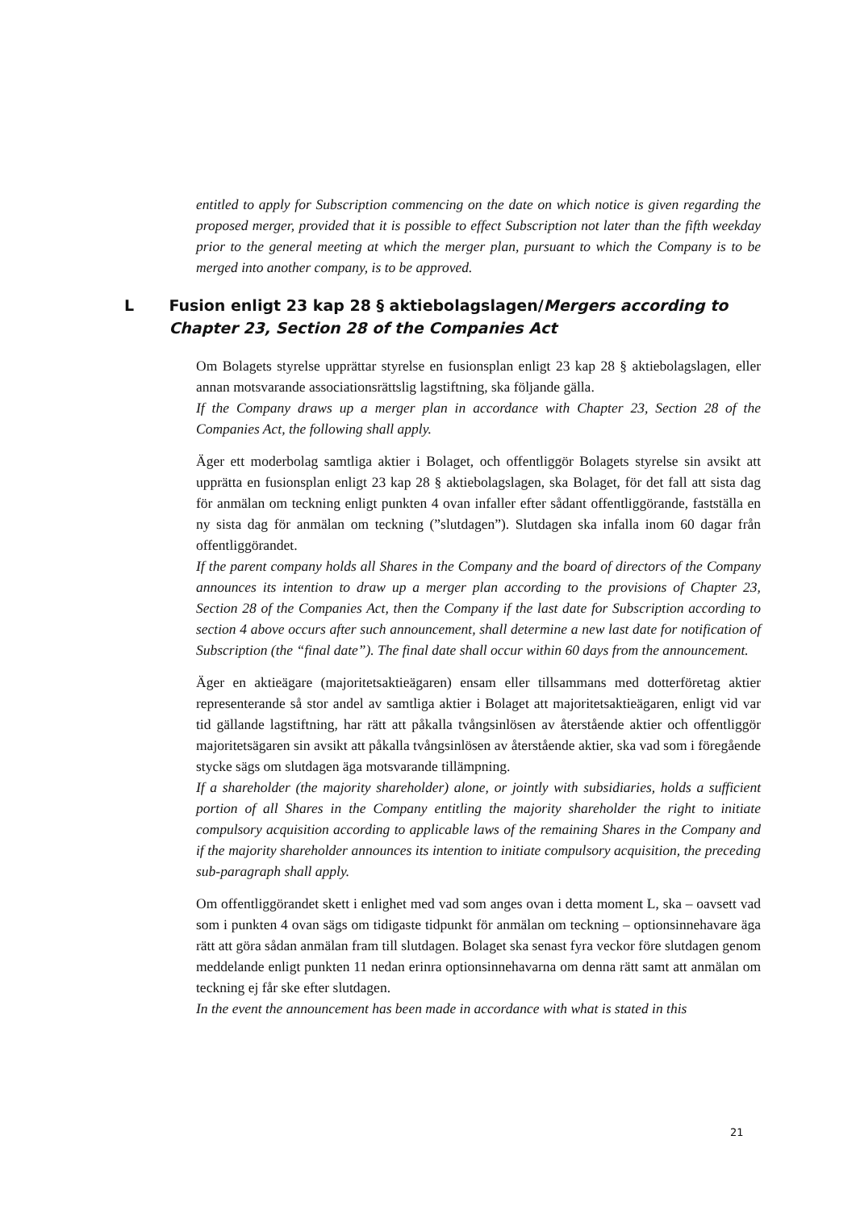entitled to apply for Subscription commencing on the date on which notice is given regarding the proposed merger, provided that it is possible to effect Subscription not later than the fifth weekday prior to the general meeting at which the merger plan, pursuant to which the Company is to be merged into another company, is to be approved.
L Fusion enligt 23 kap 28 § aktiebolagslagen/Mergers according to Chapter 23, Section 28 of the Companies Act
Om Bolagets styrelse upprättar styrelse en fusionsplan enligt 23 kap 28 § aktiebolagslagen, eller annan motsvarande associationsrättslig lagstiftning, ska följande gälla.
If the Company draws up a merger plan in accordance with Chapter 23, Section 28 of the Companies Act, the following shall apply.
Äger ett moderbolag samtliga aktier i Bolaget, och offentliggör Bolagets styrelse sin avsikt att upprätta en fusionsplan enligt 23 kap 28 § aktiebolagslagen, ska Bolaget, för det fall att sista dag för anmälan om teckning enligt punkten 4 ovan infaller efter sådant offentliggörande, fastställa en ny sista dag för anmälan om teckning (”slutdagen”). Slutdagen ska infalla inom 60 dagar från offentliggörandet.
If the parent company holds all Shares in the Company and the board of directors of the Company announces its intention to draw up a merger plan according to the provisions of Chapter 23, Section 28 of the Companies Act, then the Company if the last date for Subscription according to section 4 above occurs after such announcement, shall determine a new last date for notification of Subscription (the “final date”). The final date shall occur within 60 days from the announcement.
Äger en aktieägare (majoritetsaktieägaren) ensam eller tillsammans med dotterföretag aktier representerande så stor andel av samtliga aktier i Bolaget att majoritetsaktieägaren, enligt vid var tid gällande lagstiftning, har rätt att påkalla tvångsinlösen av återstående aktier och offentliggör majoritetsägaren sin avsikt att påkalla tvångsinlösen av återstående aktier, ska vad som i föregående stycke sägs om slutdagen äga motsvarande tillämpning.
If a shareholder (the majority shareholder) alone, or jointly with subsidiaries, holds a sufficient portion of all Shares in the Company entitling the majority shareholder the right to initiate compulsory acquisition according to applicable laws of the remaining Shares in the Company and if the majority shareholder announces its intention to initiate compulsory acquisition, the preceding sub-paragraph shall apply.
Om offentliggörandet skett i enlighet med vad som anges ovan i detta moment L, ska – oavsett vad som i punkten 4 ovan sägs om tidigaste tidpunkt för anmälan om teckning – optionsinnehavare äga rätt att göra sådan anmälan fram till slutdagen. Bolaget ska senast fyra veckor före slutdagen genom meddelande enligt punkten 11 nedan erinra optionsinnehavarna om denna rätt samt att anmälan om teckning ej får ske efter slutdagen.
In the event the announcement has been made in accordance with what is stated in this
21